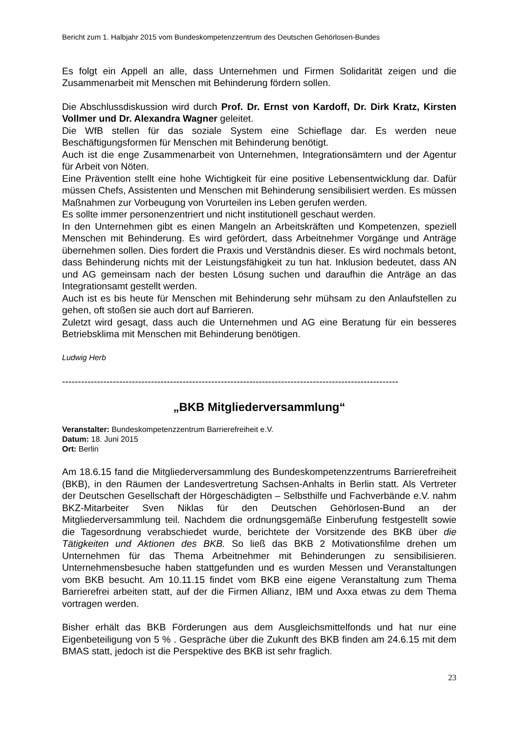Bericht zum 1. Halbjahr 2015 vom Bundeskompetenzzentrum des Deutschen Gehörlosen-Bundes
Es folgt ein Appell an alle, dass Unternehmen und Firmen Solidarität zeigen und die Zusammenarbeit mit Menschen mit Behinderung fördern sollen.
Die Abschlussdiskussion wird durch Prof. Dr. Ernst von Kardoff, Dr. Dirk Kratz, Kirsten Vollmer und Dr. Alexandra Wagner geleitet.
Die WfB stellen für das soziale System eine Schieflage dar. Es werden neue Beschäftigungsformen für Menschen mit Behinderung benötigt.
Auch ist die enge Zusammenarbeit von Unternehmen, Integrationsämtern und der Agentur für Arbeit von Nöten.
Eine Prävention stellt eine hohe Wichtigkeit für eine positive Lebensentwicklung dar. Dafür müssen Chefs, Assistenten und Menschen mit Behinderung sensibilisiert werden. Es müssen Maßnahmen zur Vorbeugung von Vorurteilen ins Leben gerufen werden.
Es sollte immer personenzentriert und nicht institutionell geschaut werden.
In den Unternehmen gibt es einen Mangeln an Arbeitskräften und Kompetenzen, speziell Menschen mit Behinderung. Es wird gefördert, dass Arbeitnehmer Vorgänge und Anträge übernehmen sollen. Dies fordert die Praxis und Verständnis dieser. Es wird nochmals betont, dass Behinderung nichts mit der Leistungsfähigkeit zu tun hat. Inklusion bedeutet, dass AN und AG gemeinsam nach der besten Lösung suchen und daraufhin die Anträge an das Integrationsamt gestellt werden.
Auch ist es bis heute für Menschen mit Behinderung sehr mühsam zu den Anlaufstellen zu gehen, oft stoßen sie auch dort auf Barrieren.
Zuletzt wird gesagt, dass auch die Unternehmen und AG eine Beratung für ein besseres Betriebsklima mit Menschen mit Behinderung benötigen.
Ludwig Herb
----------------------------------------------------------------------------------------------------------
„BKB Mitgliederversammlung“
Veranstalter: Bundeskompetenzzentrum Barrierefreiheit e.V.
Datum: 18. Juni 2015
Ort: Berlin
Am 18.6.15 fand die Mitgliederversammlung des Bundeskompetenzzentrums Barrierefreiheit (BKB), in den Räumen der Landesvertretung Sachsen-Anhalts in Berlin statt. Als Vertreter der Deutschen Gesellschaft der Hörgeschädigten – Selbsthilfe und Fachverbände e.V. nahm BKZ-Mitarbeiter Sven Niklas für den Deutschen Gehörlosen-Bund an der Mitgliederversammlung teil. Nachdem die ordnungsgemäße Einberufung festgestellt sowie die Tagesordnung verabschiedet wurde, berichtete der Vorsitzende des BKB über die Tätigkeiten und Aktionen des BKB. So ließ das BKB 2 Motivationsfilme drehen um Unternehmen für das Thema Arbeitnehmer mit Behinderungen zu sensibilisieren. Unternehmensbesuche haben stattgefunden und es wurden Messen und Veranstaltungen vom BKB besucht. Am 10.11.15 findet vom BKB eine eigene Veranstaltung zum Thema Barrierefrei arbeiten statt, auf der die Firmen Allianz, IBM und Axxa etwas zu dem Thema vortragen werden.
Bisher erhält das BKB Förderungen aus dem Ausgleichsmittelfonds und hat nur eine Eigenbeteiligung von 5 % . Gespräche über die Zukunft des BKB finden am 24.6.15 mit dem BMAS statt, jedoch ist die Perspektive des BKB ist sehr fraglich.
23